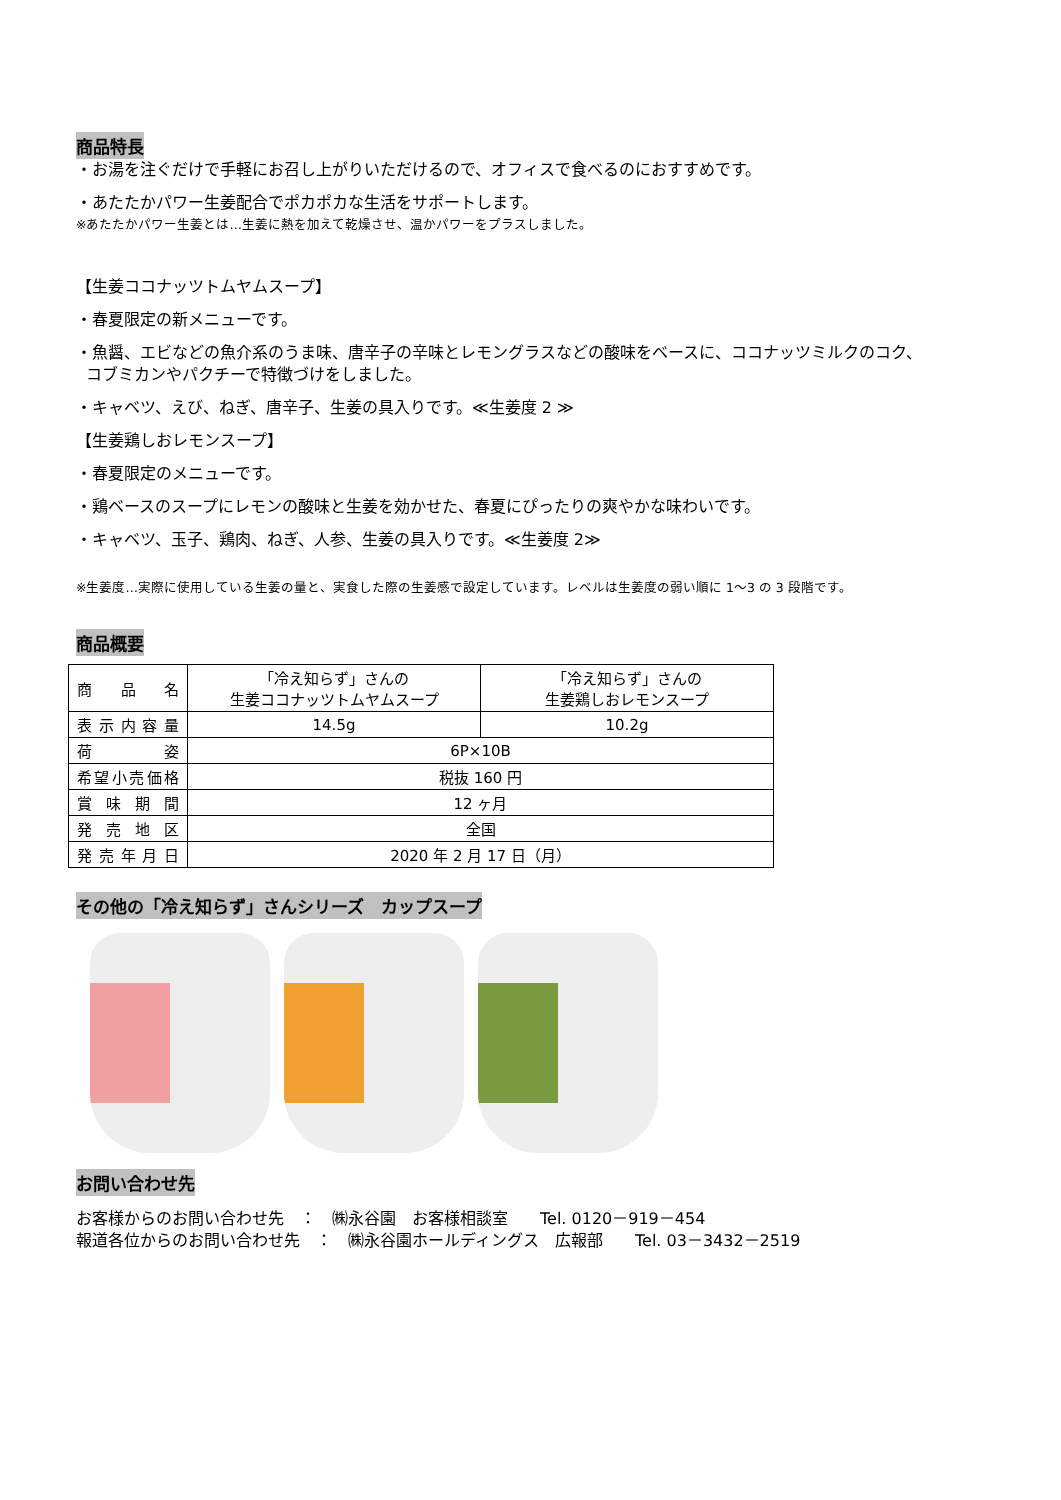商品特長
・お湯を注ぐだけで手軽にお召し上がりいただけるので、オフィスで食べるのにおすすめです。
・あたたかパワー生姜配合でポカポカな生活をサポートします。
※あたたかパワー生姜とは…生姜に熱を加えて乾燥させ、温かパワーをプラスしました。
【生姜ココナッツトムヤムスープ】
・春夏限定の新メニューです。
・魚醤、エビなどの魚介系のうま味、唐辛子の辛味とレモングラスなどの酸味をベースに、ココナッツミルクのコク、
コブミカンやパクチーで特徴づけをしました。
・キャベツ、えび、ねぎ、唐辛子、生姜の具入りです。≪生姜度 2 ≫
【生姜鶏しおレモンスープ】
・春夏限定のメニューです。
・鶏ベースのスープにレモンの酸味と生姜を効かせた、春夏にぴったりの爽やかな味わいです。
・キャベツ、玉子、鶏肉、ねぎ、人参、生姜の具入りです。≪生姜度 2≫
※生姜度…実際に使用している生姜の量と、実食した際の生姜感で設定しています。レベルは生姜度の弱い順に 1～3 の 3 段階です。
商品概要
| 商品名 | 「冷え知らず」さんの 生姜ココナッツトムヤムスープ | 「冷え知らず」さんの 生姜鶏しおレモンスープ |
| 表示内容量 | 14.5g | 10.2g |
| 荷姿 | 6P×10B | |
| 希望小売価格 | 税抜 160 円 | |
| 賞味期間 | 12 ヶ月 | |
| 発売地区 | 全国 | |
| 発売年月日 | 2020 年 2 月 17 日（月） | |
その他の「冷え知らず」さんシリーズ　カップスープ
お問い合わせ先
お客様からのお問い合わせ先　：　㈱永谷園　お客様相談室　　Tel. 0120－919－454
報道各位からのお問い合わせ先　：　㈱永谷園ホールディングス　広報部　　Tel. 03－3432－2519